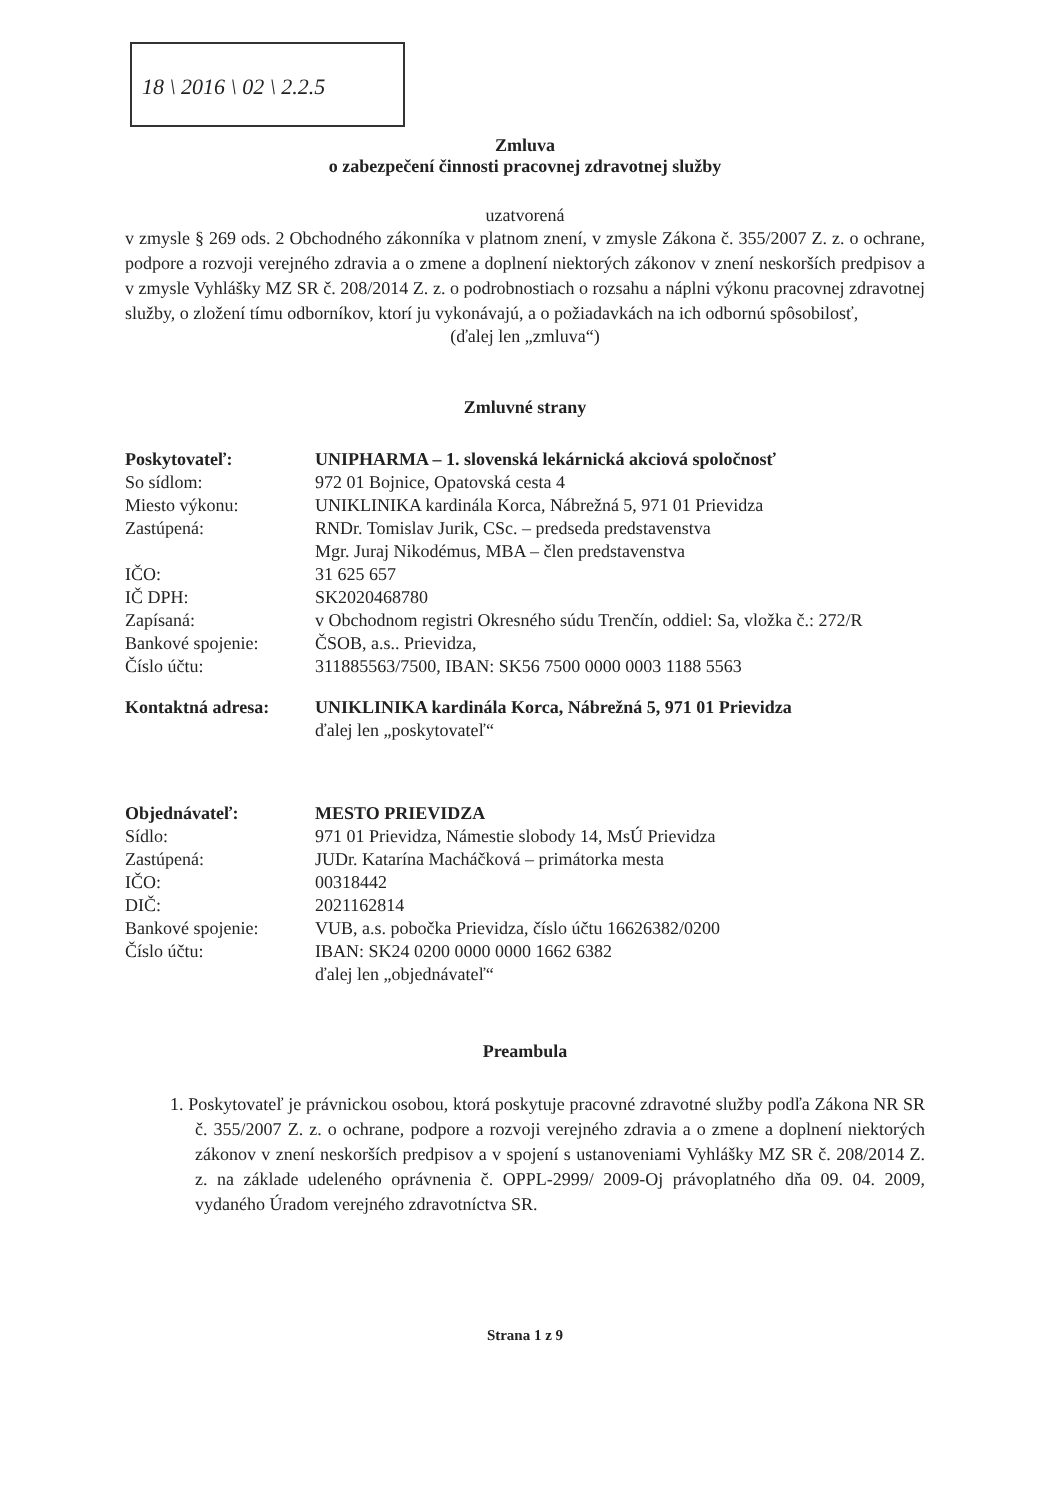18 \ 2016 \ 02 \ 2.2.5
Zmluva
o zabezpečení činnosti pracovnej zdravotnej služby
uzatvorená
v zmysle § 269 ods. 2 Obchodného zákonníka v platnom znení, v zmysle Zákona č. 355/2007 Z. z. o ochrane, podpore a rozvoji verejného zdravia a o zmene a doplnení niektorých zákonov v znení neskorších predpisov a v zmysle Vyhlášky MZ SR č. 208/2014 Z. z. o podrobnostiach o rozsahu a náplni výkonu pracovnej zdravotnej služby, o zložení tímu odborníkov, ktorí ju vykonávajú, a o požiadavkách na ich odbornú spôsobilosť,
(ďalej len „zmluva“)
Zmluvné strany
| Poskytovateľ: | UNIPHARMA – 1. slovenská lekárnická akciová spoločnosť |
| So sídlom: | 972 01 Bojnice, Opatovská cesta 4 |
| Miesto výkonu: | UNIKLINIKA kardinála Korca, Nábrežná 5, 971 01 Prievidza |
| Zastúpená: | RNDr. Tomislav Jurik, CSc. – predseda predstavenstva Mgr. Juraj Nikodémus, MBA – člen predstavenstva |
| IČO: | 31 625 657 |
| IČ DPH: | SK2020468780 |
| Zapísaná: | v Obchodnom registri Okresného súdu Trenčín, oddiel: Sa, vložka č.: 272/R |
| Bankové spojenie: | ČSOB, a.s.. Prievidza, |
| Číslo účtu: | 311885563/7500, IBAN: SK56 7500 0000 0003 1188 5563 |
| Kontaktná adresa: | UNIKLINIKA kardinála Korca, Nábrežná 5, 971 01 Prievidza |
| | ďalej len „poskytovateľ“ |
| Objednávateľ: | MESTO PRIEVIDZA |
| Sídlo: | 971 01 Prievidza, Námestie slobody 14, MsÚ Prievidza |
| Zastúpená: | JUDr. Katarína Macháčková – primátorka mesta |
| IČO: | 00318442 |
| DIČ: | 2021162814 |
| Bankové spojenie: | VUB, a.s. pobočka Prievidza, číslo účtu 16626382/0200 |
| Číslo účtu: | IBAN: SK24 0200 0000 0000 1662 6382 ďalej len „objednávateľ“ |
Preambula
1. Poskytovateľ je právnickou osobou, ktorá poskytuje pracovné zdravotné služby podľa Zákona NR SR č. 355/2007 Z. z. o ochrane, podpore a rozvoji verejného zdravia a o zmene a doplnení niektorých zákonov v znení neskorších predpisov a v spojení s ustanoveniami Vyhlášky MZ SR č. 208/2014 Z. z. na základe udeleného oprávnenia č. OPPL-2999/ 2009-Oj právoplatného dňa 09. 04. 2009, vydaného Úradom verejného zdravotníctva SR.
Strana 1 z 9